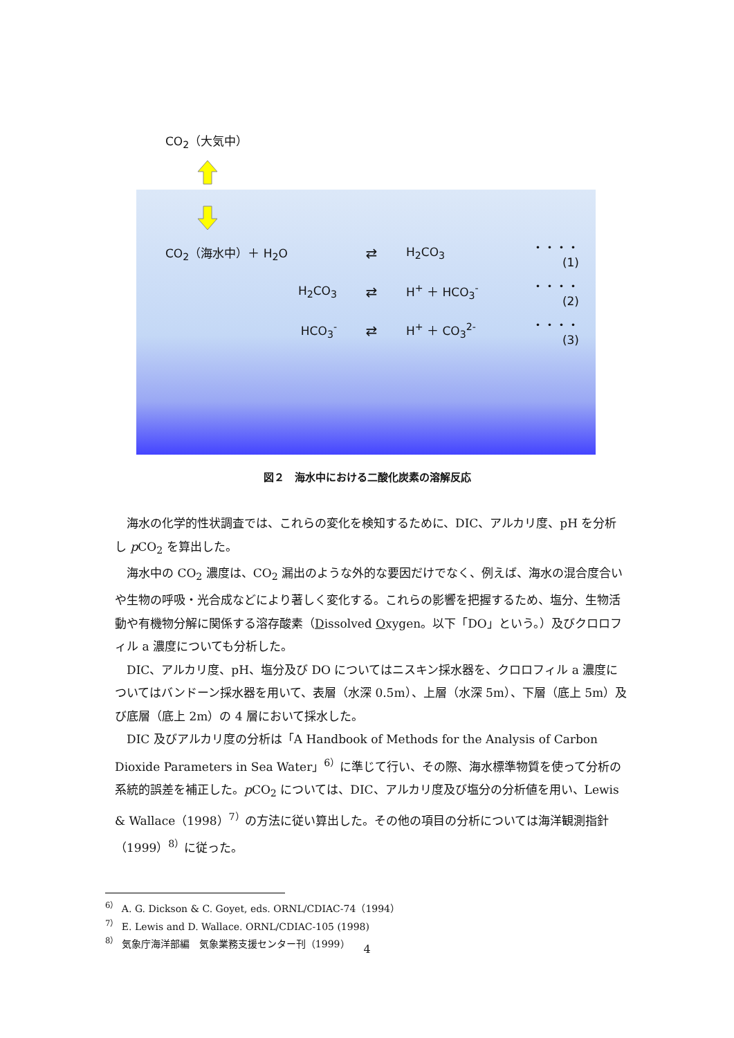CO<sub>2</sub>（大気中）
CO<sub>2</sub>（海水中）＋ H<sub>2</sub>O ⇄ H<sub>2</sub>CO<sub>3</sub> ・・・・(1)
H<sub>2</sub>CO<sub>3</sub> ⇄ H<sup>+</sup> ＋ HCO<sub>3</sub><sup>-</sup> ・・・・(2)
HCO<sub>3</sub><sup>-</sup> ⇄ H<sup>+</sup> ＋ CO<sub>3</sub><sup>2-</sup> ・・・・(3)
図２　海水中における二酸化炭素の溶解反応
海水の化学的性状調査では、これらの変化を検知するために、DIC、アルカリ度、pH を分析し p CO<sub>2</sub> を算出した。
海水中の CO<sub>2</sub> 濃度は、CO<sub>2</sub> 漏出のような外的な要因だけでなく、例えば、海水の混合度合いや生物の呼吸・光合成などにより著しく変化する。これらの影響を把握するため、塩分、生物活動や有機物分解に関係する溶存酸素（Dissolved Oxygen。以下「DO」という。）及びクロロフィル a 濃度についても分析した。
DIC、アルカリ度、pH、塩分及び DO についてはニスキン採水器を、クロロフィル a 濃度についてはバンドーン採水器を用いて、表層（水深 0.5m）、上層（水深 5m）、下層（底上 5m）及び底層（底上 2m）の 4 層において採水した。
DIC 及びアルカリ度の分析は「A Handbook of Methods for the Analysis of Carbon Dioxide Parameters in Sea Water」<sup>6）</sup>に準じて行い、その際、海水標準物質を使って分析の系統的誤差を補正した。p CO<sub>2</sub> については、DIC、アルカリ度及び塩分の分析値を用い、Lewis & Wallace（1998）<sup>7）</sup>の方法に従い算出した。その他の項目の分析については海洋観測指針（1999）<sup>8）</sup>に従った。
<sup>6）</sup> A. G. Dickson & C. Goyet, eds. ORNL/CDIAC-74（1994）
<sup>7）</sup> E. Lewis and D. Wallace. ORNL/CDIAC-105 (1998)
<sup>8）</sup> 気象庁海洋部編　気象業務支援センター刊（1999）
4